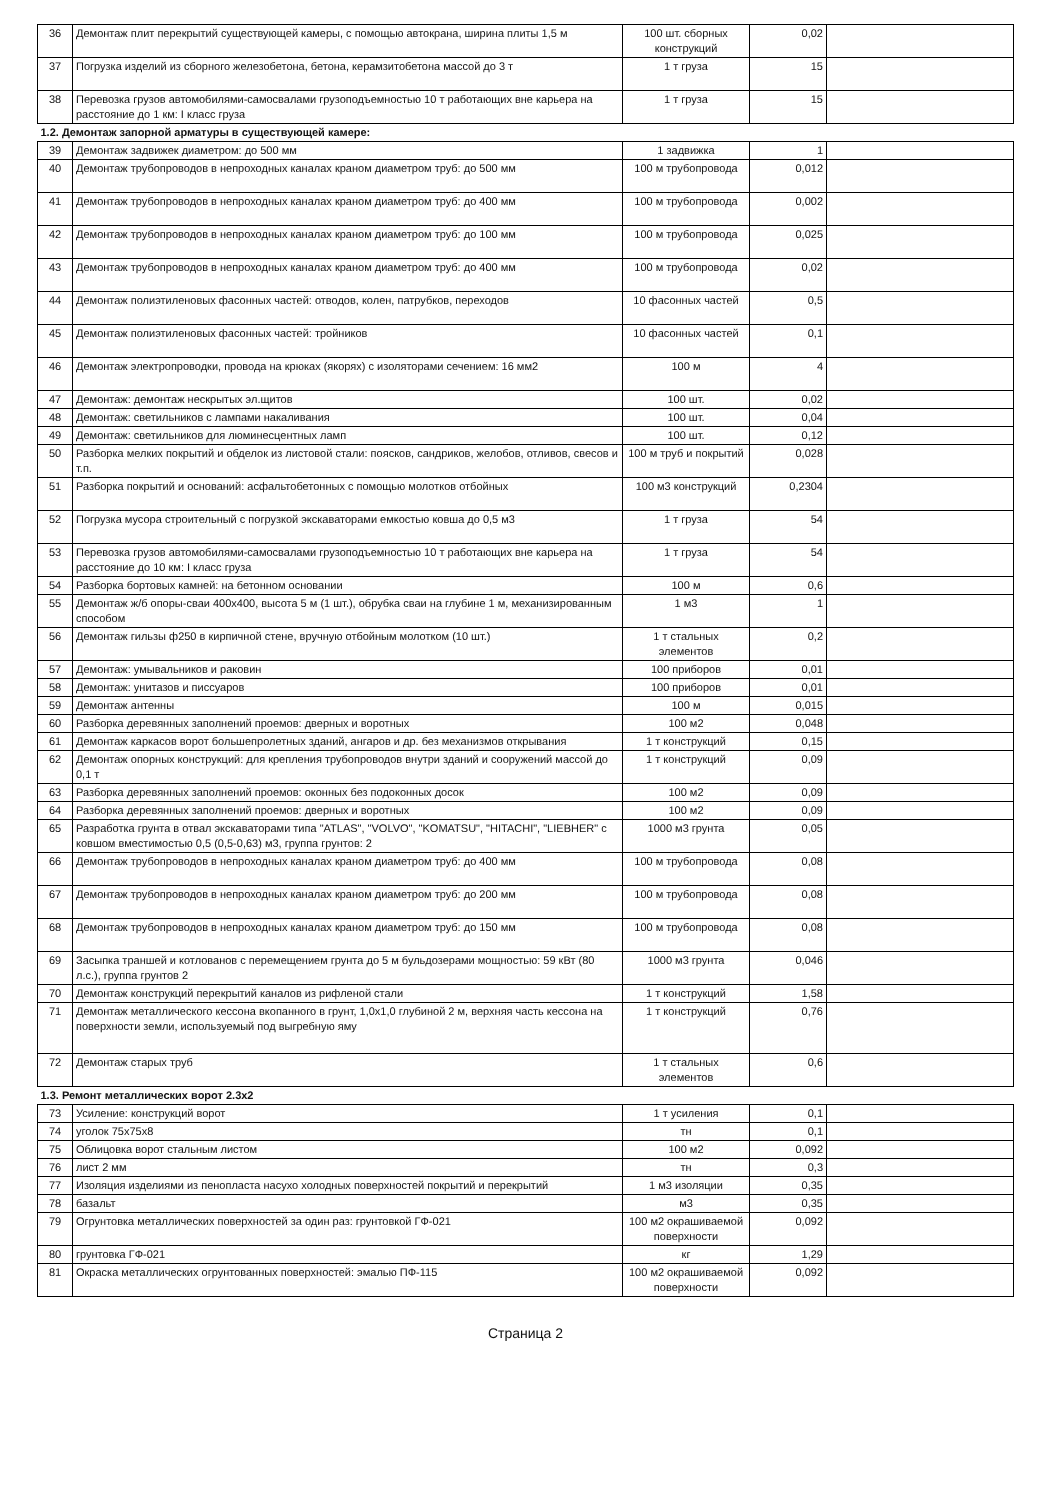| 36 | Демонтаж плит перекрытий существующей камеры, с помощью автокрана, ширина плиты 1,5 м | 100 шт. сборных конструкций | 0,02 | |
| 37 | Погрузка изделий из сборного железобетона, бетона, керамзитобетона массой до 3 т | 1 т груза | 15 | |
| 38 | Перевозка грузов автомобилями-самосвалами грузоподъемностью 10 т работающих вне карьера на расстояние до 1 км: I класс груза | 1 т груза | 15 | |
| 1.2. Демонтаж запорной арматуры в существующей камере: | | | | |
| 39 | Демонтаж задвижек диаметром: до 500 мм | 1 задвижка | 1 | |
| 40 | Демонтаж трубопроводов в непроходных каналах краном диаметром труб: до 500 мм | 100 м трубопровода | 0,012 | |
| 41 | Демонтаж трубопроводов в непроходных каналах краном диаметром труб: до 400 мм | 100 м трубопровода | 0,002 | |
| 42 | Демонтаж трубопроводов в непроходных каналах краном диаметром труб: до 100 мм | 100 м трубопровода | 0,025 | |
| 43 | Демонтаж трубопроводов в непроходных каналах краном диаметром труб: до 400 мм | 100 м трубопровода | 0,02 | |
| 44 | Демонтаж полиэтиленовых фасонных частей: отводов, колен, патрубков, переходов | 10 фасонных частей | 0,5 | |
| 45 | Демонтаж полиэтиленовых фасонных частей: тройников | 10 фасонных частей | 0,1 | |
| 46 | Демонтаж электропроводки, провода на крюках (якорях) с изоляторами сечением: 16 мм2 | 100 м | 4 | |
| 47 | Демонтаж: демонтаж нескрытых эл.щитов | 100 шт. | 0,02 | |
| 48 | Демонтаж: светильников с лампами накаливания | 100 шт. | 0,04 | |
| 49 | Демонтаж: светильников для люминесцентных ламп | 100 шт. | 0,12 | |
| 50 | Разборка мелких покрытий и обделок из листовой стали: поясков, сандриков, желобов, отливов, свесов и т.п. | 100 м труб и покрытий | 0,028 | |
| 51 | Разборка покрытий и оснований: асфальтобетонных с помощью молотков отбойных | 100 м3 конструкций | 0,2304 | |
| 52 | Погрузка мусора строительный с погрузкой экскаваторами емкостью ковша до 0,5 м3 | 1 т груза | 54 | |
| 53 | Перевозка грузов автомобилями-самосвалами грузоподъемностью 10 т работающих вне карьера на расстояние до 10 км: I класс груза | 1 т груза | 54 | |
| 54 | Разборка бортовых камней: на бетонном основании | 100 м | 0,6 | |
| 55 | Демонтаж ж/б опоры-сваи 400х400, высота 5 м (1 шт.), обрубка сваи на глубине 1 м, механизированным способом | 1 м3 | 1 | |
| 56 | Демонтаж гильзы ф250 в кирпичной стене, вручную отбойным молотком (10 шт.) | 1 т стальных элементов | 0,2 | |
| 57 | Демонтаж: умывальников и раковин | 100 приборов | 0,01 | |
| 58 | Демонтаж: унитазов и писсуаров | 100 приборов | 0,01 | |
| 59 | Демонтаж антенны | 100 м | 0,015 | |
| 60 | Разборка деревянных заполнений проемов: дверных и воротных | 100 м2 | 0,048 | |
| 61 | Демонтаж каркасов ворот большепролетных зданий, ангаров и др. без механизмов открывания | 1 т конструкций | 0,15 | |
| 62 | Демонтаж опорных конструкций: для крепления трубопроводов внутри зданий и сооружений массой до 0,1 т | 1 т конструкций | 0,09 | |
| 63 | Разборка деревянных заполнений проемов: оконных без подоконных досок | 100 м2 | 0,09 | |
| 64 | Разборка деревянных заполнений проемов: дверных и воротных | 100 м2 | 0,09 | |
| 65 | Разработка грунта в отвал экскаваторами типа "ATLAS", "VOLVO", "KOMATSU", "HITACHI", "LIEBHER" с ковшом вместимостью 0,5 (0,5-0,63) м3, группа грунтов: 2 | 1000 м3 грунта | 0,05 | |
| 66 | Демонтаж трубопроводов в непроходных каналах краном диаметром труб: до 400 мм | 100 м трубопровода | 0,08 | |
| 67 | Демонтаж трубопроводов в непроходных каналах краном диаметром труб: до 200 мм | 100 м трубопровода | 0,08 | |
| 68 | Демонтаж трубопроводов в непроходных каналах краном диаметром труб: до 150 мм | 100 м трубопровода | 0,08 | |
| 69 | Засыпка траншей и котлованов с перемещением грунта до 5 м бульдозерами мощностью: 59 кВт (80 л.с.), группа грунтов 2 | 1000 м3 грунта | 0,046 | |
| 70 | Демонтаж конструкций перекрытий каналов из рифленой стали | 1 т конструкций | 1,58 | |
| 71 | Демонтаж металлического кессона вкопанного в грунт, 1,0х1,0 глубиной 2 м, верхняя часть кессона на поверхности земли, используемый под выгребную яму | 1 т конструкций | 0,76 | |
| 72 | Демонтаж старых труб | 1 т стальных элементов | 0,6 | |
| 1.3. Ремонт металлических ворот 2.3х2 | | | | |
| 73 | Усиление: конструкций ворот | 1 т усиления | 0,1 | |
| 74 | уголок 75х75х8 | тн | 0,1 | |
| 75 | Облицовка ворот стальным листом | 100 м2 | 0,092 | |
| 76 | лист 2 мм | тн | 0,3 | |
| 77 | Изоляция изделиями из пенопласта насухо холодных поверхностей покрытий и перекрытий | 1 м3 изоляции | 0,35 | |
| 78 | базальт | м3 | 0,35 | |
| 79 | Огрунтовка металлических поверхностей за один раз: грунтовкой ГФ-021 | 100 м2 окрашиваемой поверхности | 0,092 | |
| 80 | грунтовка ГФ-021 | кг | 1,29 | |
| 81 | Окраска металлических огрунтованных поверхностей: эмалью ПФ-115 | 100 м2 окрашиваемой поверхности | 0,092 | |
Страница 2